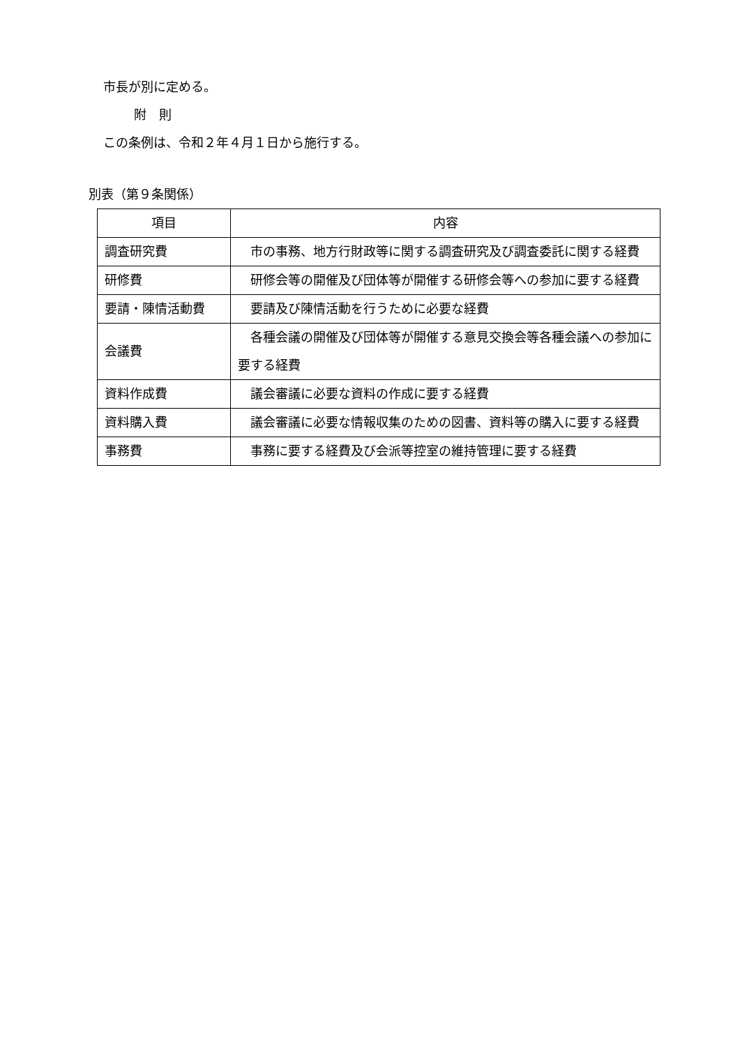市長が別に定める。
附　則
この条例は、令和２年４月１日から施行する。
別表（第９条関係）
| 項目 | 内容 |
| --- | --- |
| 調査研究費 | 市の事務、地方行財政等に関する調査研究及び調査委託に関する経費 |
| 研修費 | 研修会等の開催及び団体等が開催する研修会等への参加に要する経費 |
| 要請・陳情活動費 | 要請及び陳情活動を行うために必要な経費 |
| 会議費 | 各種会議の開催及び団体等が開催する意見交換会等各種会議への参加に要する経費 |
| 資料作成費 | 議会審議に必要な資料の作成に要する経費 |
| 資料購入費 | 議会審議に必要な情報収集のための図書、資料等の購入に要する経費 |
| 事務費 | 事務に要する経費及び会派等控室の維持管理に要する経費 |